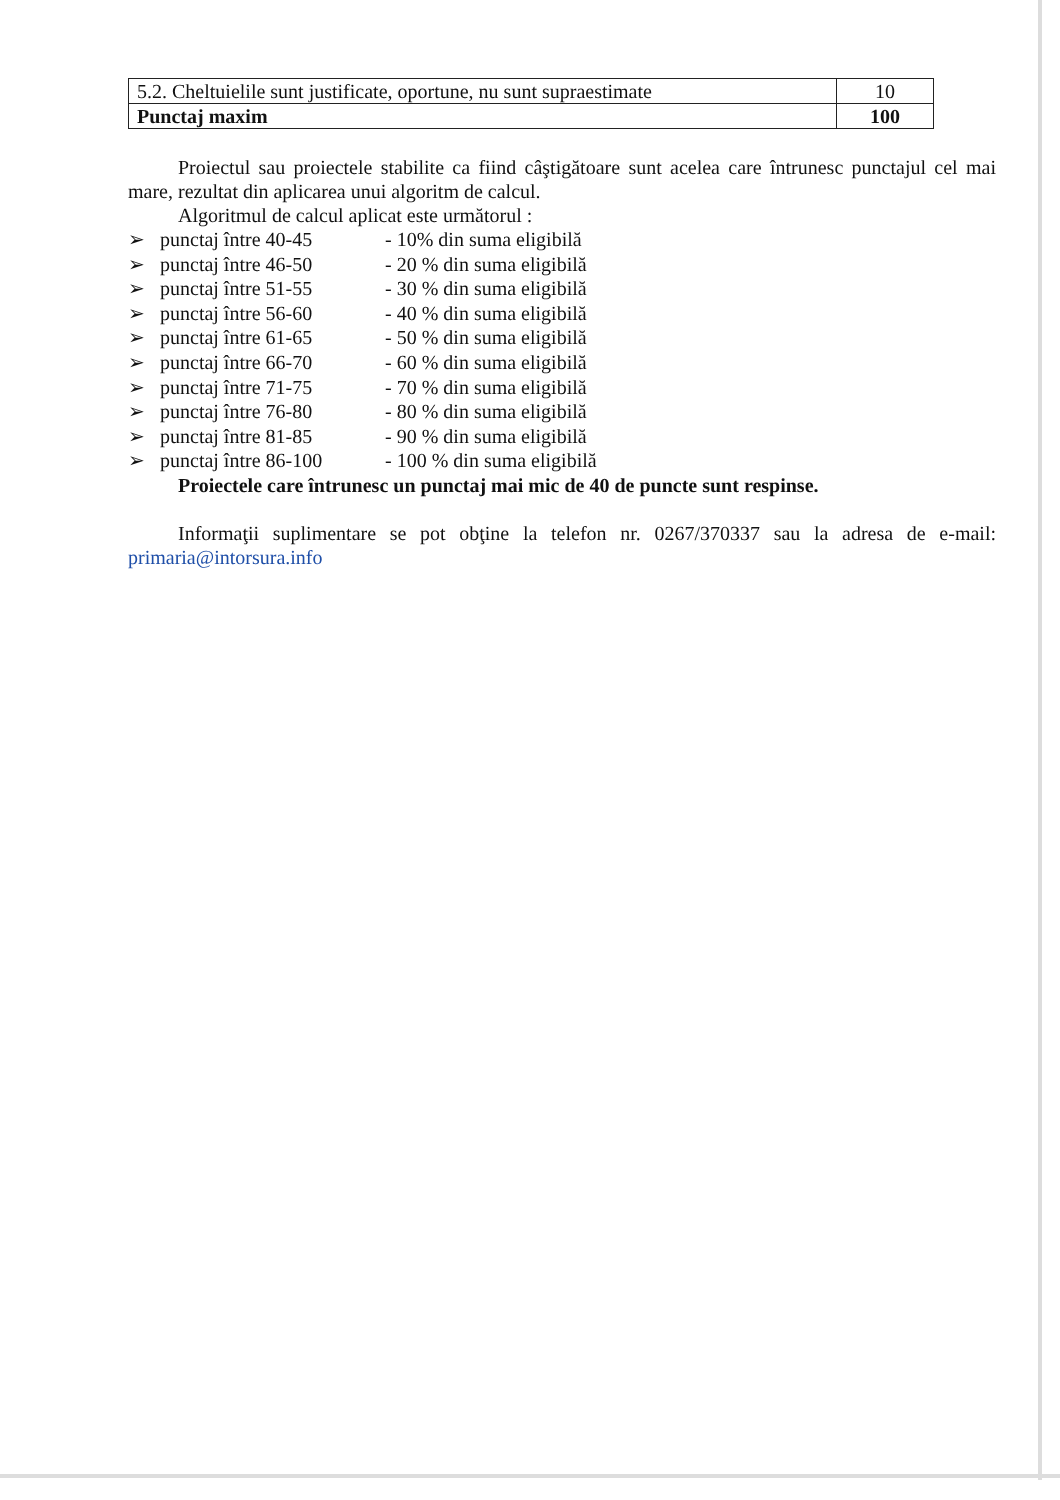| 5.2. Cheltuielile sunt justificate, oportune, nu sunt supraestimate | 10 |
| Punctaj maxim | 100 |
Proiectul sau proiectele stabilite ca fiind câştigătoare sunt acelea care întrunesc punctajul cel mai mare, rezultat din aplicarea unui algoritm de calcul.
Algoritmul de calcul aplicat este următorul :
➢ punctaj între 40-45 - 10% din suma eligibilă
➢ punctaj între 46-50 - 20 % din suma eligibilă
➢ punctaj între 51-55 - 30 % din suma eligibilă
➢ punctaj între 56-60 - 40 % din suma eligibilă
➢ punctaj între 61-65 - 50 % din suma eligibilă
➢ punctaj între 66-70 - 60 % din suma eligibilă
➢ punctaj între 71-75 - 70 % din suma eligibilă
➢ punctaj între 76-80 - 80 % din suma eligibilă
➢ punctaj între 81-85 - 90 % din suma eligibilă
➢ punctaj între 86-100 - 100 % din suma eligibilă
Proiectele care întrunesc un punctaj mai mic de 40 de puncte sunt respinse.
Informaţii suplimentare se pot obţine la telefon nr. 0267/370337 sau la adresa de e-mail: primaria@intorsura.info